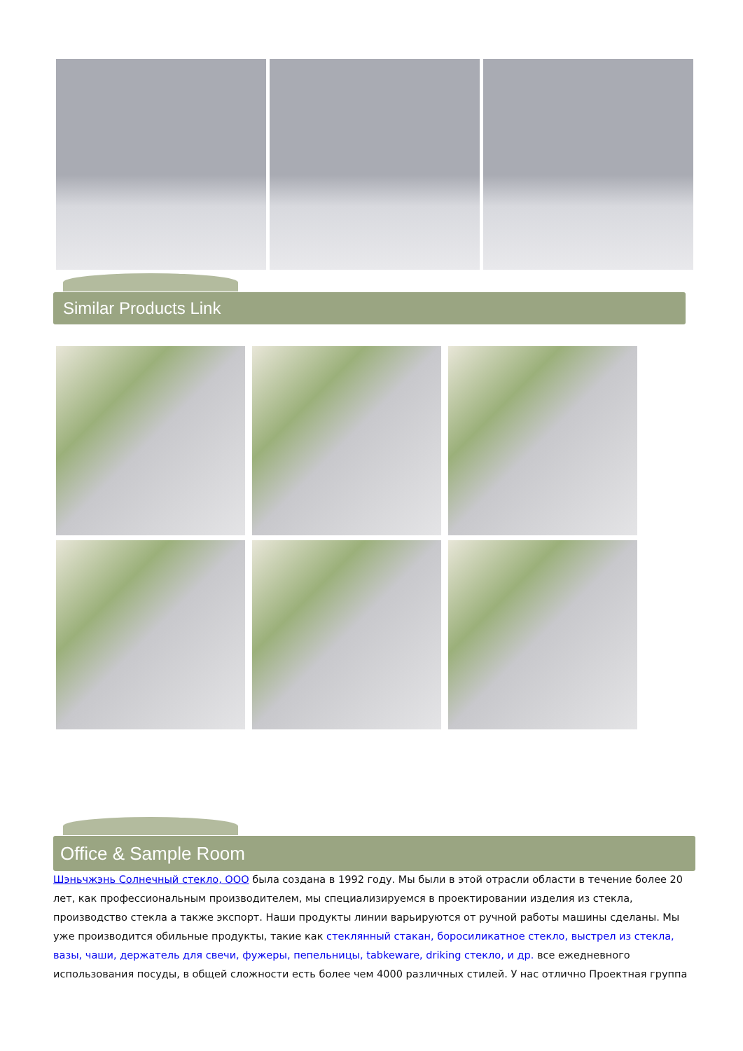Similar Products Link
Office & Sample Room
Шэньчжэнь Солнечный стекло, ООО была создана в 1992 году. Мы были в этой отрасли области в течение более 20 лет, как профессиональным производителем, мы специализируемся в проектировании изделия из стекла, производство стекла а также экспорт. Наши продукты линии варьируются от ручной работы машины сделаны. Мы уже производится обильные продукты, такие как стеклянный стакан, боросиликатное стекло, выстрел из стекла, вазы, чаши, держатель для свечи, фужеры, пепельницы, tabkeware, driking стекло, и др. все ежедневного использования посуды, в общей сложности есть более чем 4000 различных стилей. У нас отлично Проектная группа